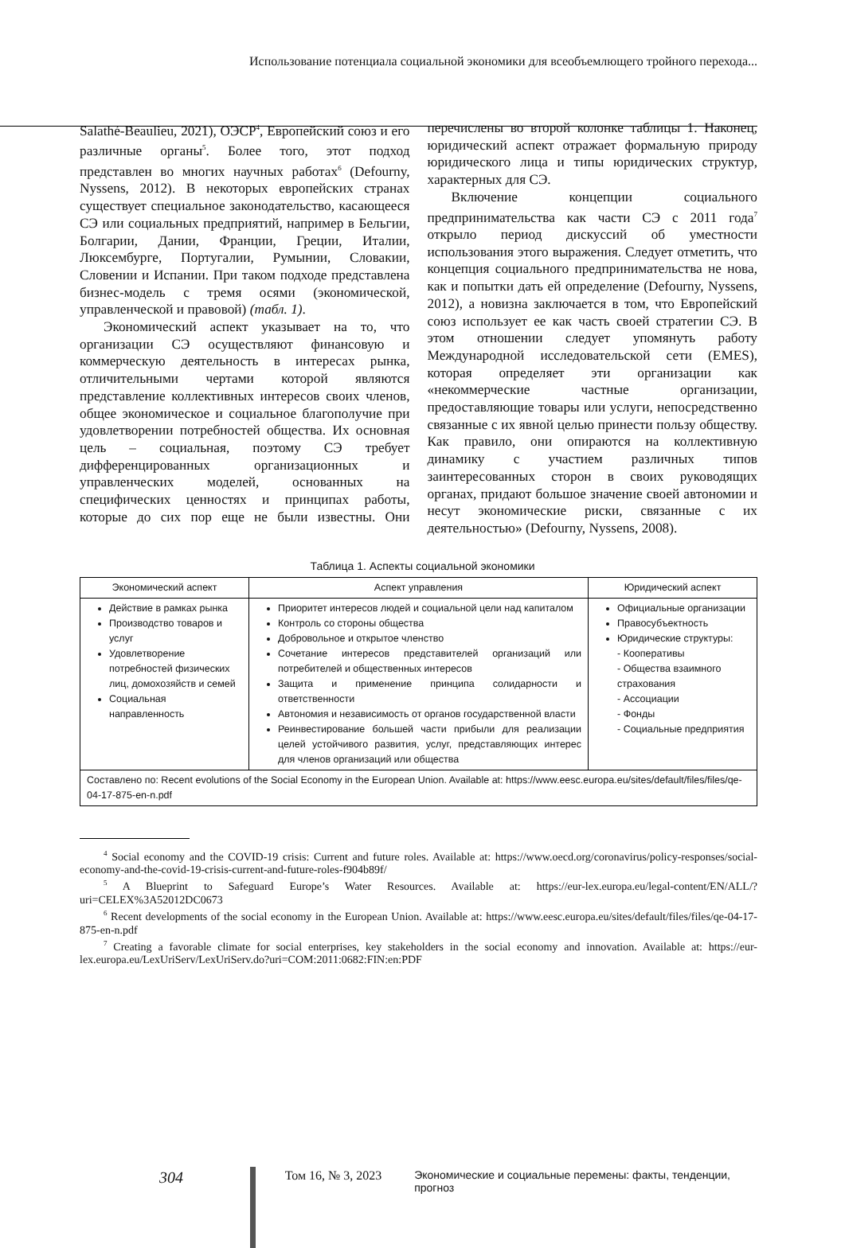Использование потенциала социальной экономики для всеобъемлющего тройного перехода...
Salathé-Beaulieu, 2021), ОЭСР<sup>4</sup>, Европейский союз и его различные органы<sup>5</sup>. Более того, этот подход представлен во многих научных работах<sup>6</sup> (Defourny, Nyssens, 2012). В некоторых европейских странах существует специальное законодательство, касающееся СЭ или социальных предприятий, например в Бельгии, Болгарии, Дании, Франции, Греции, Италии, Люксембурге, Португалии, Румынии, Словакии, Словении и Испании. При таком подходе представлена бизнес-модель с тремя осями (экономической, управленческой и правовой) (табл. 1).
Экономический аспект указывает на то, что организации СЭ осуществляют финансовую и коммерческую деятельность в интересах рынка, отличительными чертами которой являются представление коллективных интересов своих членов, общее экономическое и социальное благополучие при удовлетворении потребностей общества. Их основная цель – социальная, поэтому СЭ требует дифференцированных организационных и управленческих моделей, основанных на специфических ценностях и принципах работы, которые до сих пор еще не были известны. Они перечислены во второй колонке таблицы 1. Наконец, юридический аспект отражает формальную природу юридического лица и типы юридических структур, характерных для СЭ.
Включение концепции социального предпринимательства как части СЭ с 2011 года<sup>7</sup> открыло период дискуссий об уместности использования этого выражения. Следует отметить, что концепция социального предпринимательства не нова, как и попытки дать ей определение (Defourny, Nyssens, 2012), а новизна заключается в том, что Европейский союз использует ее как часть своей стратегии СЭ. В этом отношении следует упомянуть работу Международной исследовательской сети (EMES), которая определяет эти организации как «некоммерческие частные организации, предоставляющие товары или услуги, непосредственно связанные с их явной целью принести пользу обществу. Как правило, они опираются на коллективную динамику с участием различных типов заинтересованных сторон в своих руководящих органах, придают большое значение своей автономии и несут экономические риски, связанные с их деятельностью» (Defourny, Nyssens, 2008).
Таблица 1. Аспекты социальной экономики
| Экономический аспект | Аспект управления | Юридический аспект |
| --- | --- | --- |
| Действие в рамках рынка Производство товаров и услуг Удовлетворение потребностей физических лиц, домохозяйств и семей Социальная направленность | Приоритет интересов людей и социальной цели над капиталом Контроль со стороны общества Добровольное и открытое членство Сочетание интересов представителей организаций или потребителей и общественных интересов Защита и применение принципа солидарности и ответственности Автономия и независимость от органов государственной власти Реинвестирование большей части прибыли для реализации целей устойчивого развития, услуг, представляющих интерес для членов организаций или общества | Официальные организации Правосубъектность Юридические структуры: - Кооперативы - Общества взаимного страхования - Ассоциации - Фонды - Социальные предприятия |
| Составлено по: Recent evolutions of the Social Economy in the European Union. Available at: https://www.eesc.europa.eu/sites/default/files/files/qe-04-17-875-en-n.pdf | | |
<sup>4</sup> Social economy and the COVID-19 crisis: Current and future roles. Available at: https://www.oecd.org/coronavirus/policy-responses/social-economy-and-the-covid-19-crisis-current-and-future-roles-f904b89f/
<sup>5</sup> A Blueprint to Safeguard Europe’s Water Resources. Available at: https://eur-lex.europa.eu/legal-content/EN/ALL/?uri=CELEX%3A52012DC0673
<sup>6</sup> Recent developments of the social economy in the European Union. Available at: https://www.eesc.europa.eu/sites/default/files/files/qe-04-17-875-en-n.pdf
<sup>7</sup> Creating a favorable climate for social enterprises, key stakeholders in the social economy and innovation. Available at: https://eur-lex.europa.eu/LexUriServ/LexUriServ.do?uri=COM:2011:0682:FIN:en:PDF
304 Том 16, № 3, 2023 Экономические и социальные перемены: факты, тенденции, прогноз